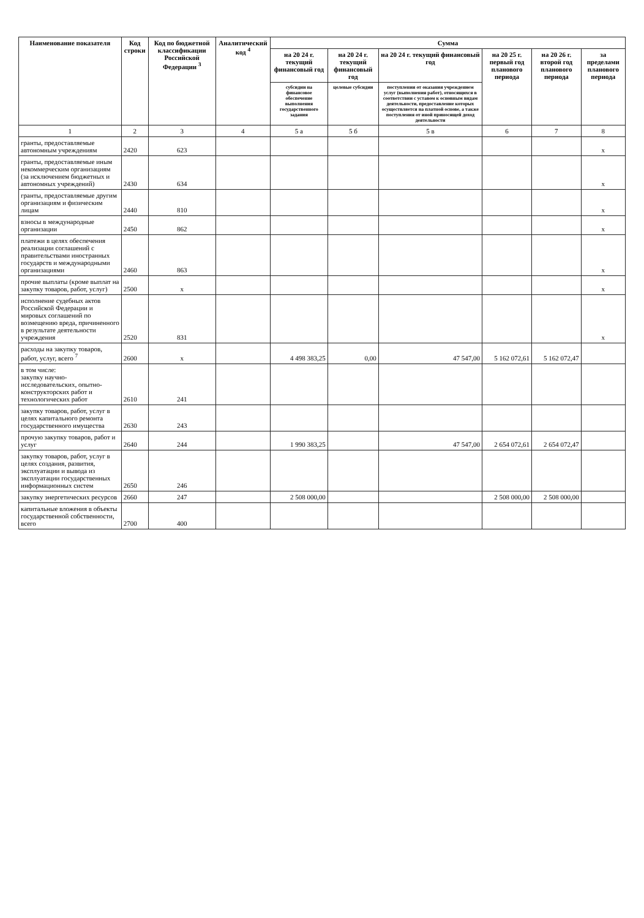| Наименование показателя | Код строки | Код по бюджетной классификации Российской Федерации <sup>3</sup> | Аналитический код <sup>4</sup> | Сумма | | | | | |
| --- | --- | --- | --- | --- | --- | --- | --- | --- | --- |
| | | | | на 20 24 г. текущий финансовый год | на 20 24 г. текущий финансовый год | на 20 24 г. текущий финансовый год | на 20 25 г. первый год планового периода | на 20 26 г. второй год планового периода | за пределами планового периода |
| | | | | субсидии на финансовое обеспечение выполнения государственного задания | целевые субсидии | поступления от оказания учреждением услуг (выполнения работ), относящихся в соответствии с уставом к основным видам деятельности, предоставление которых осуществляется на платной основе, а также поступления от иной приносящей доход деятельности | | | |
| 1 | 2 | 3 | 4 | 5 а | 5 б | 5 в | 6 | 7 | 8 |
| гранты, предоставляемые автономным учреждениям | 2420 | 623 | | | | | | | x |
| гранты, предоставляемые иным некоммерческим организациям (за исключением бюджетных и автономных учреждений) | 2430 | 634 | | | | | | | x |
| гранты, предоставляемые другим организациям и физическим лицам | 2440 | 810 | | | | | | | x |
| взносы в международные организации | 2450 | 862 | | | | | | | x |
| платежи в целях обеспечения реализации соглашений с правительствами иностранных государств и международными организациями | 2460 | 863 | | | | | | | x |
| прочие выплаты (кроме выплат на закупку товаров, работ, услуг) | 2500 | x | | | | | | | x |
| исполнение судебных актов Российской Федерации и мировых соглашений по возмещению вреда, причиненного в результате деятельности учреждения | 2520 | 831 | | | | | | | x |
| расходы на закупку товаров, работ, услуг, всего <sup>7</sup> | 2600 | x | | 4 498 383,25 | 0,00 | 47 547,00 | 5 162 072,61 | 5 162 072,47 | |
| в том числе: закупку научно-исследовательских, опытно-конструкторских работ и технологических работ | 2610 | 241 | | | | | | | |
| закупку товаров, работ, услуг в целях капитального ремонта государственного имущества | 2630 | 243 | | | | | | | |
| прочую закупку товаров, работ и услуг | 2640 | 244 | | 1 990 383,25 | | 47 547,00 | 2 654 072,61 | 2 654 072,47 | |
| закупку товаров, работ, услуг в целях создания, развития, эксплуатации и вывода из эксплуатации государственных информационных систем | 2650 | 246 | | | | | | | |
| закупку энергетических ресурсов | 2660 | 247 | | 2 508 000,00 | | | 2 508 000,00 | 2 508 000,00 | |
| капитальные вложения в объекты государственной собственности, всего | 2700 | 400 | | | | | | | |